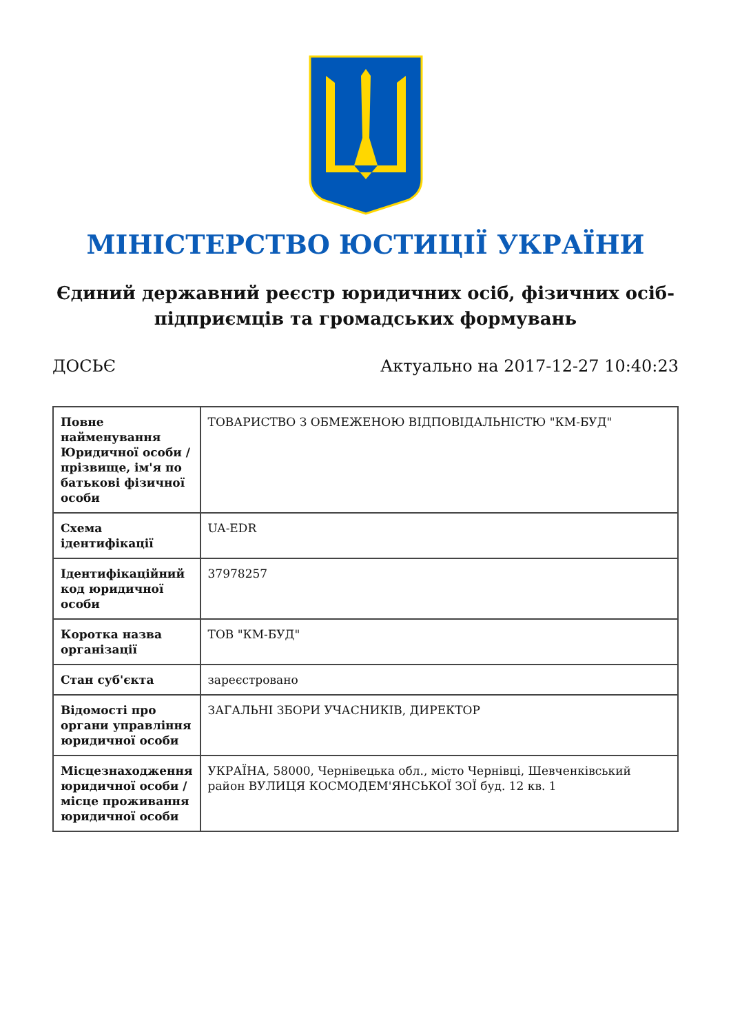МІНІСТЕРСТВО ЮСТИЦІЇ УКРАЇНИ
Єдиний державний реєстр юридичних осіб, фізичних осіб-підприємців та громадських формувань
ДОСЬЄ Актуально на 2017-12-27 10:40:23
| Повне найменування Юридичної особи / прізвище, ім'я по батькові фізичної особи | ТОВАРИСТВО З ОБМЕЖЕНОЮ ВІДПОВІДАЛЬНІСТЮ "КМ-БУД" |
| Схема ідентифікації | UA-EDR |
| Ідентифікаційний код юридичної особи | 37978257 |
| Коротка назва організації | ТОВ "КМ-БУД" |
| Стан суб'єкта | зареєстровано |
| Відомості про органи управління юридичної особи | ЗАГАЛЬНІ ЗБОРИ УЧАСНИКІВ, ДИРЕКТОР |
| Місцезнаходження юридичної особи / місце проживання юридичної особи | УКРАЇНА, 58000, Чернівецька обл., місто Чернівці, Шевченківський район ВУЛИЦЯ КОСМОДЕМ'ЯНСЬКОЇ ЗОЇ буд. 12 кв. 1 |